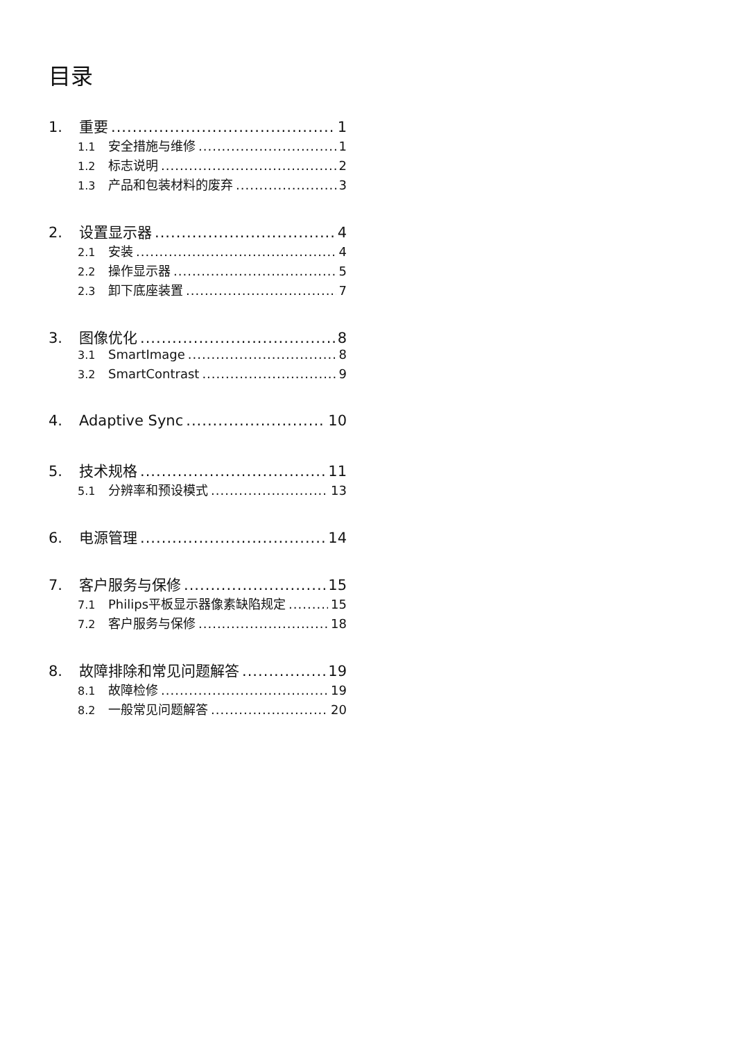目录
1. 重要 1
1.1 安全措施与维修 1
1.2 标志说明 2
1.3 产品和包装材料的废弃 3
2. 设置显示器 4
2.1 安装 4
2.2 操作显示器 5
2.3 卸下底座装置 7
3. 图像优化 8
3.1 SmartImage 8
3.2 SmartContrast 9
4. Adaptive Sync 10
5. 技术规格 11
5.1 分辨率和预设模式 13
6. 电源管理 14
7. 客户服务与保修 15
7.1 Philips平板显示器像素缺陷规定 15
7.2 客户服务与保修 18
8. 故障排除和常见问题解答 19
8.1 故障检修 19
8.2 一般常见问题解答 20